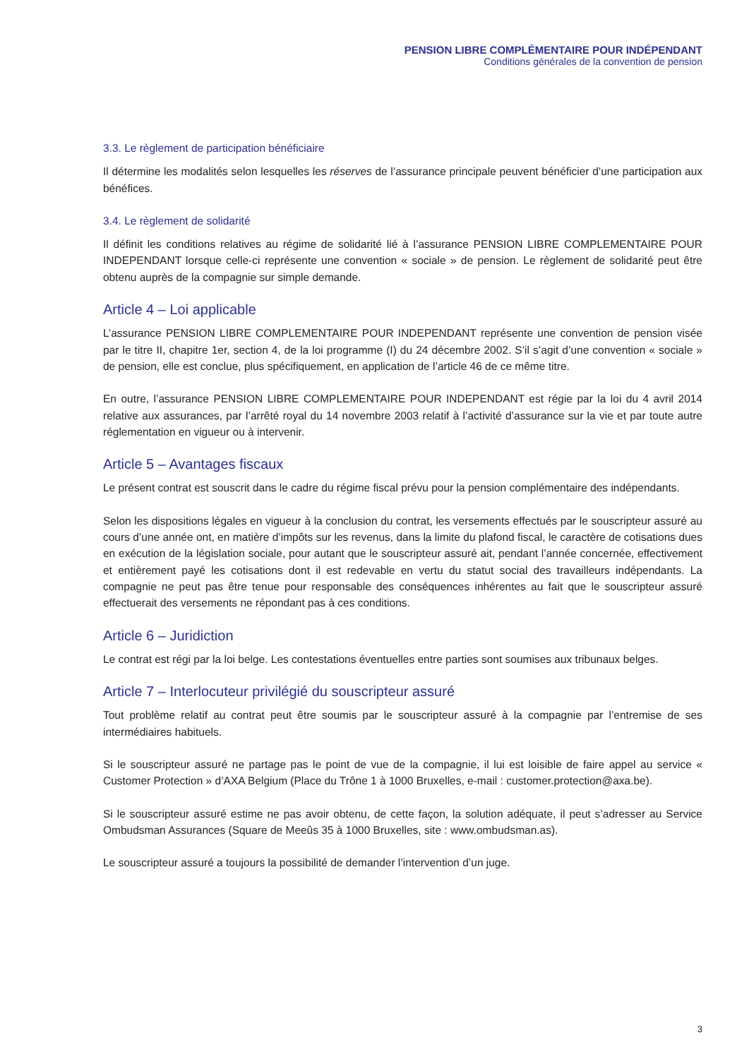PENSION LIBRE COMPLÉMENTAIRE POUR INDÉPENDANT
Conditions générales de la convention de pension
3.3. Le règlement de participation bénéficiaire
Il détermine les modalités selon lesquelles les réserves de l’assurance principale peuvent bénéficier d’une participation aux bénéfices.
3.4. Le règlement de solidarité
Il définit les conditions relatives au régime de solidarité lié à l’assurance PENSION LIBRE COMPLEMENTAIRE POUR INDEPENDANT lorsque celle-ci représente une convention « sociale » de pension. Le règlement de solidarité peut être obtenu auprès de la compagnie sur simple demande.
Article 4 – Loi applicable
L’assurance PENSION LIBRE COMPLEMENTAIRE POUR INDEPENDANT représente une convention de pension visée par le titre II, chapitre 1er, section 4, de la loi programme (I) du 24 décembre 2002. S’il s’agit d’une convention « sociale » de pension, elle est conclue, plus spécifiquement, en application de l’article 46 de ce même titre.
En outre, l’assurance PENSION LIBRE COMPLEMENTAIRE POUR INDEPENDANT est régie par la loi du 4 avril 2014 relative aux assurances, par l’arrêté royal du 14 novembre 2003 relatif à l’activité d’assurance sur la vie et par toute autre réglementation en vigueur ou à intervenir.
Article 5 – Avantages fiscaux
Le présent contrat est souscrit dans le cadre du régime fiscal prévu pour la pension complémentaire des indépendants.
Selon les dispositions légales en vigueur à la conclusion du contrat, les versements effectués par le souscripteur assuré au cours d’une année ont, en matière d’impôts sur les revenus, dans la limite du plafond fiscal, le caractère de cotisations dues en exécution de la législation sociale, pour autant que le souscripteur assuré ait, pendant l’année concernée, effectivement et entièrement payé les cotisations dont il est redevable en vertu du statut social des travailleurs indépendants. La compagnie ne peut pas être tenue pour responsable des conséquences inhérentes au fait que le souscripteur assuré effectuerait des versements ne répondant pas à ces conditions.
Article 6 – Juridiction
Le contrat est régi par la loi belge. Les contestations éventuelles entre parties sont soumises aux tribunaux belges.
Article 7 – Interlocuteur privilégié du souscripteur assuré
Tout problème relatif au contrat peut être soumis par le souscripteur assuré à la compagnie par l’entremise de ses intermédiaires habituels.
Si le souscripteur assuré ne partage pas le point de vue de la compagnie, il lui est loisible de faire appel au service « Customer Protection » d’AXA Belgium (Place du Trône 1 à 1000 Bruxelles, e-mail : customer.protection@axa.be).
Si le souscripteur assuré estime ne pas avoir obtenu, de cette façon, la solution adéquate, il peut s’adresser au Service Ombudsman Assurances (Square de Meeûs 35 à 1000 Bruxelles, site : www.ombudsman.as).
Le souscripteur assuré a toujours la possibilité de demander l’intervention d’un juge.
3